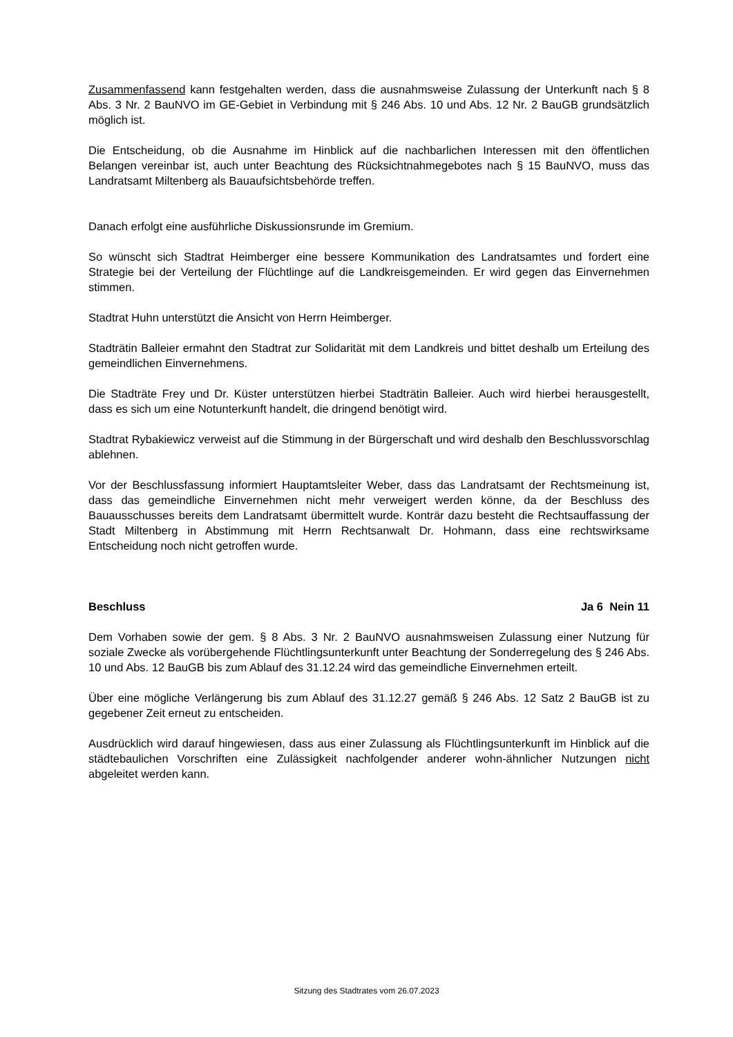Zusammenfassend kann festgehalten werden, dass die ausnahmsweise Zulassung der Unterkunft nach § 8 Abs. 3 Nr. 2 BauNVO im GE-Gebiet in Verbindung mit § 246 Abs. 10 und Abs. 12 Nr. 2 BauGB grundsätzlich möglich ist.
Die Entscheidung, ob die Ausnahme im Hinblick auf die nachbarlichen Interessen mit den öffentlichen Belangen vereinbar ist, auch unter Beachtung des Rücksichtnahmegebotes nach § 15 BauNVO, muss das Landratsamt Miltenberg als Bauaufsichtsbehörde treffen.
Danach erfolgt eine ausführliche Diskussionsrunde im Gremium.
So wünscht sich Stadtrat Heimberger eine bessere Kommunikation des Landratsamtes und fordert eine Strategie bei der Verteilung der Flüchtlinge auf die Landkreisgemeinden. Er wird gegen das Einvernehmen stimmen.
Stadtrat Huhn unterstützt die Ansicht von Herrn Heimberger.
Stadträtin Balleier ermahnt den Stadtrat zur Solidarität mit dem Landkreis und bittet deshalb um Erteilung des gemeindlichen Einvernehmens.
Die Stadträte Frey und Dr. Küster unterstützen hierbei Stadträtin Balleier. Auch wird hierbei herausgestellt, dass es sich um eine Notunterkunft handelt, die dringend benötigt wird.
Stadtrat Rybakiewicz verweist auf die Stimmung in der Bürgerschaft und wird deshalb den Beschlussvorschlag ablehnen.
Vor der Beschlussfassung informiert Hauptamtsleiter Weber, dass das Landratsamt der Rechtsmeinung ist, dass das gemeindliche Einvernehmen nicht mehr verweigert werden könne, da der Beschluss des Bauausschusses bereits dem Landratsamt übermittelt wurde. Konträr dazu besteht die Rechtsauffassung der Stadt Miltenberg in Abstimmung mit Herrn Rechtsanwalt Dr. Hohmann, dass eine rechtswirksame Entscheidung noch nicht getroffen wurde.
Beschluss Ja 6 Nein 11
Dem Vorhaben sowie der gem. § 8 Abs. 3 Nr. 2 BauNVO ausnahmsweisen Zulassung einer Nutzung für soziale Zwecke als vorübergehende Flüchtlingsunterkunft unter Beachtung der Sonderregelung des § 246 Abs. 10 und Abs. 12 BauGB bis zum Ablauf des 31.12.24 wird das gemeindliche Einvernehmen erteilt.
Über eine mögliche Verlängerung bis zum Ablauf des 31.12.27 gemäß § 246 Abs. 12 Satz 2 BauGB ist zu gegebener Zeit erneut zu entscheiden.
Ausdrücklich wird darauf hingewiesen, dass aus einer Zulassung als Flüchtlingsunterkunft im Hinblick auf die städtebaulichen Vorschriften eine Zulässigkeit nachfolgender anderer wohn-ähnlicher Nutzungen nicht abgeleitet werden kann.
Sitzung des Stadtrates vom 26.07.2023